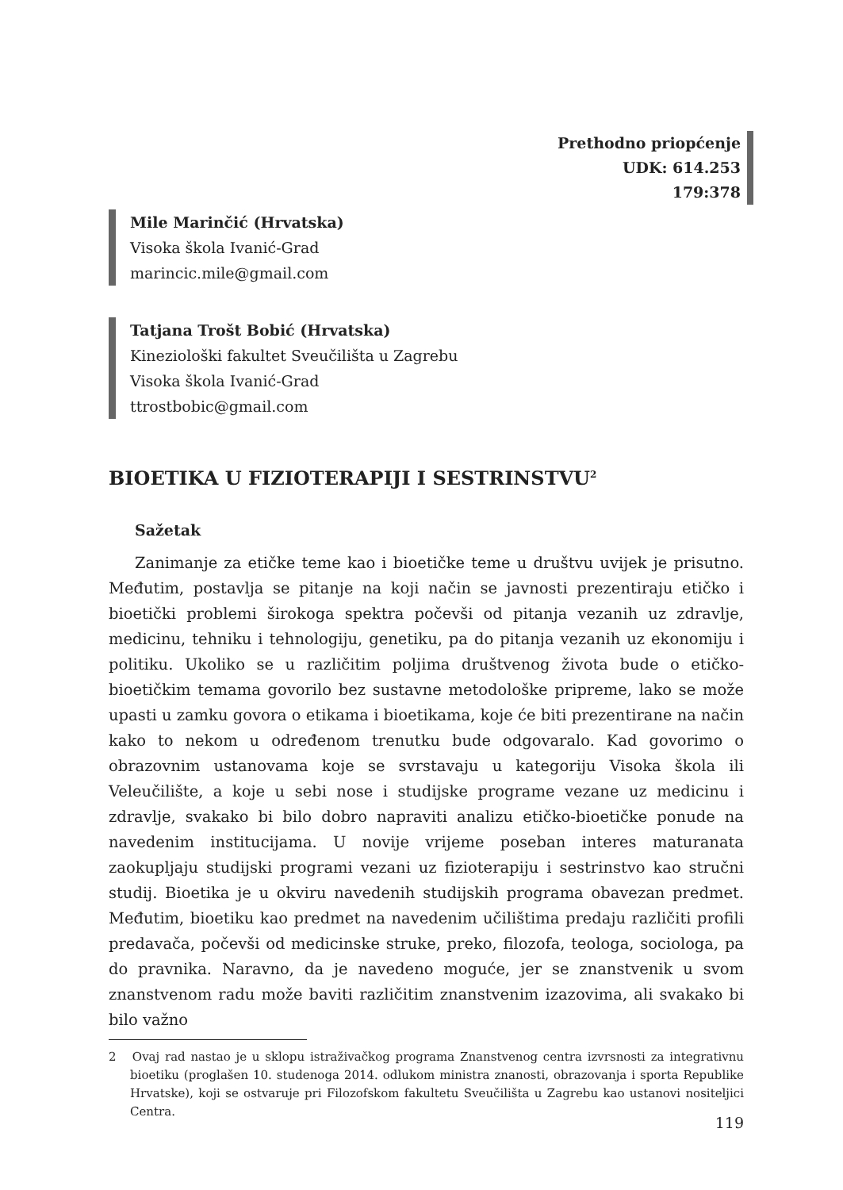Prethodno priopćenje
UDK: 614.253
179:378
Mile Marinčić (Hrvatska)
Visoka škola Ivanić-Grad
marincic.mile@gmail.com
Tatjana Trošt Bobić (Hrvatska)
Kineziološki fakultet Sveučilišta u Zagrebu
Visoka škola Ivanić-Grad
ttrostbobic@gmail.com
BIOETIKA U FIZIOTERAPIJI I SESTRINSTVU<sup>2</sup>
Sažetak
Zanimanje za etičke teme kao i bioetičke teme u društvu uvijek je prisutno. Međutim, postavlja se pitanje na koji način se javnosti prezentiraju etičko i bioetički problemi širokoga spektra počevši od pitanja vezanih uz zdravlje, medicinu, tehniku i tehnologiju, genetiku, pa do pitanja vezanih uz ekonomiju i politiku. Ukoliko se u različitim poljima društvenog života bude o etičko-bioetičkim temama govorilo bez sustavne metodološke pripreme, lako se može upasti u zamku govora o etikama i bioetikama, koje će biti prezentirane na način kako to nekom u određenom trenutku bude odgovaralo. Kad govorimo o obrazovnim ustanovama koje se svrstavaju u kategoriju Visoka škola ili Veleučilište, a koje u sebi nose i studijske programe vezane uz medicinu i zdravlje, svakako bi bilo dobro napraviti analizu etičko-bioetičke ponude na navedenim institucijama. U novije vrijeme poseban interes maturanata zaokupljaju studijski programi vezani uz fizioterapiju i sestrinstvo kao stručni studij. Bioetika je u okviru navedenih studijskih programa obavezan predmet. Međutim, bioetiku kao predmet na navedenim učilištima predaju različiti profili predavača, počevši od medicinske struke, preko, filozofa, teologa, sociologa, pa do pravnika. Naravno, da je navedeno moguće, jer se znanstvenik u svom znanstvenom radu može baviti različitim znanstvenim izazovima, ali svakako bi bilo važno
2 Ovaj rad nastao je u sklopu istraživačkog programa Znanstvenog centra izvrsnosti za integrativnu bioetiku (proglašen 10. studenoga 2014. odlukom ministra znanosti, obrazovanja i sporta Republike Hrvatske), koji se ostvaruje pri Filozofskom fakultetu Sveučilišta u Zagrebu kao ustanovi nositeljici Centra.
119